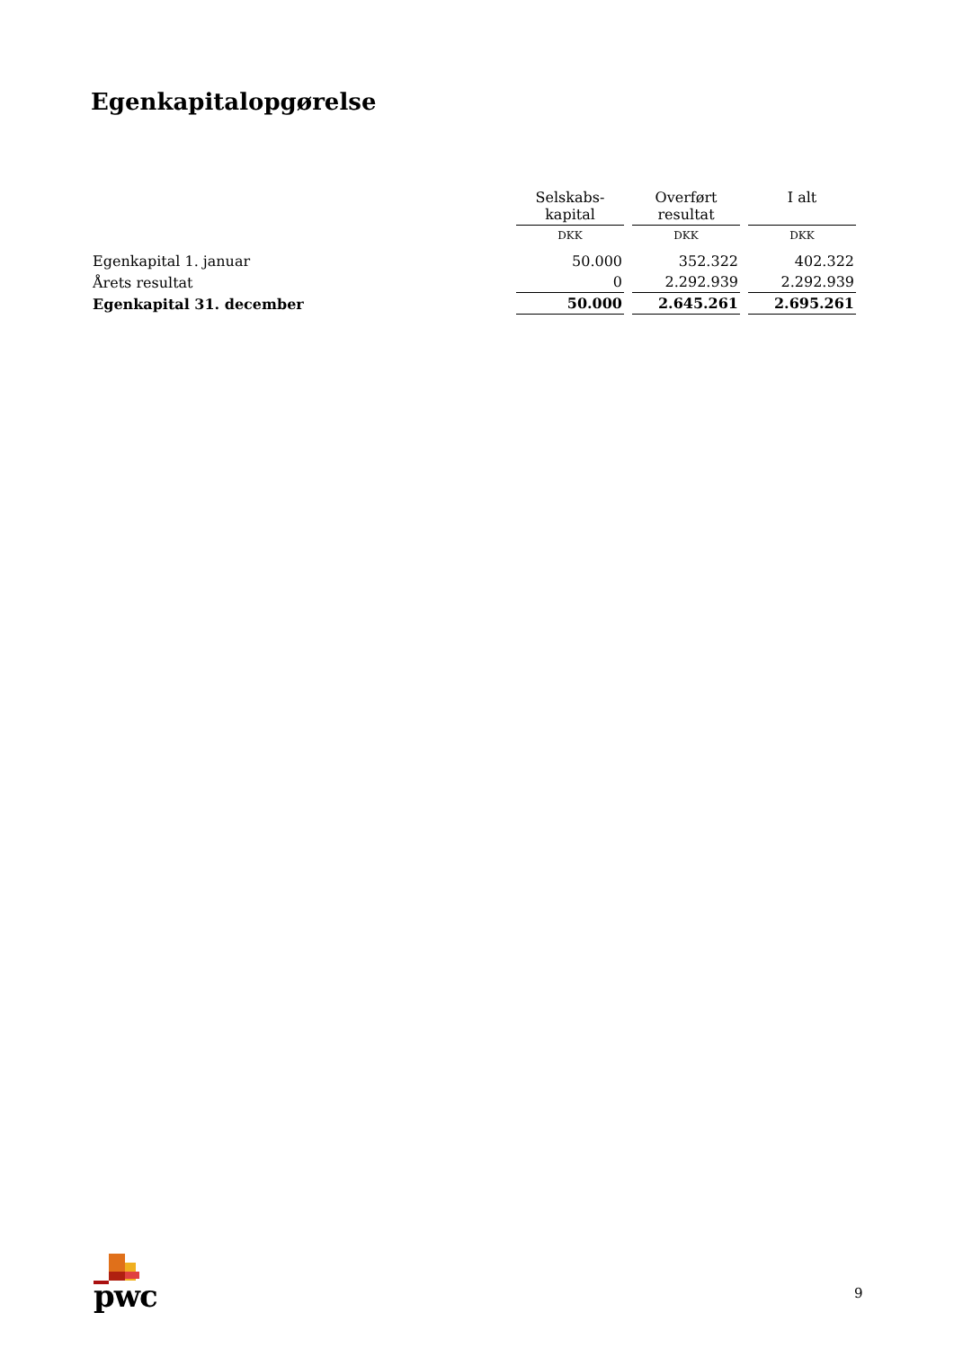Egenkapitalopgørelse
| | Selskabs- kapital | Overført resultat | I alt |
| --- | --- | --- | --- |
| | DKK | DKK | DKK |
| Egenkapital 1. januar | 50.000 | 352.322 | 402.322 |
| Årets resultat | 0 | 2.292.939 | 2.292.939 |
| Egenkapital 31. december | 50.000 | 2.645.261 | 2.695.261 |
pwc 9